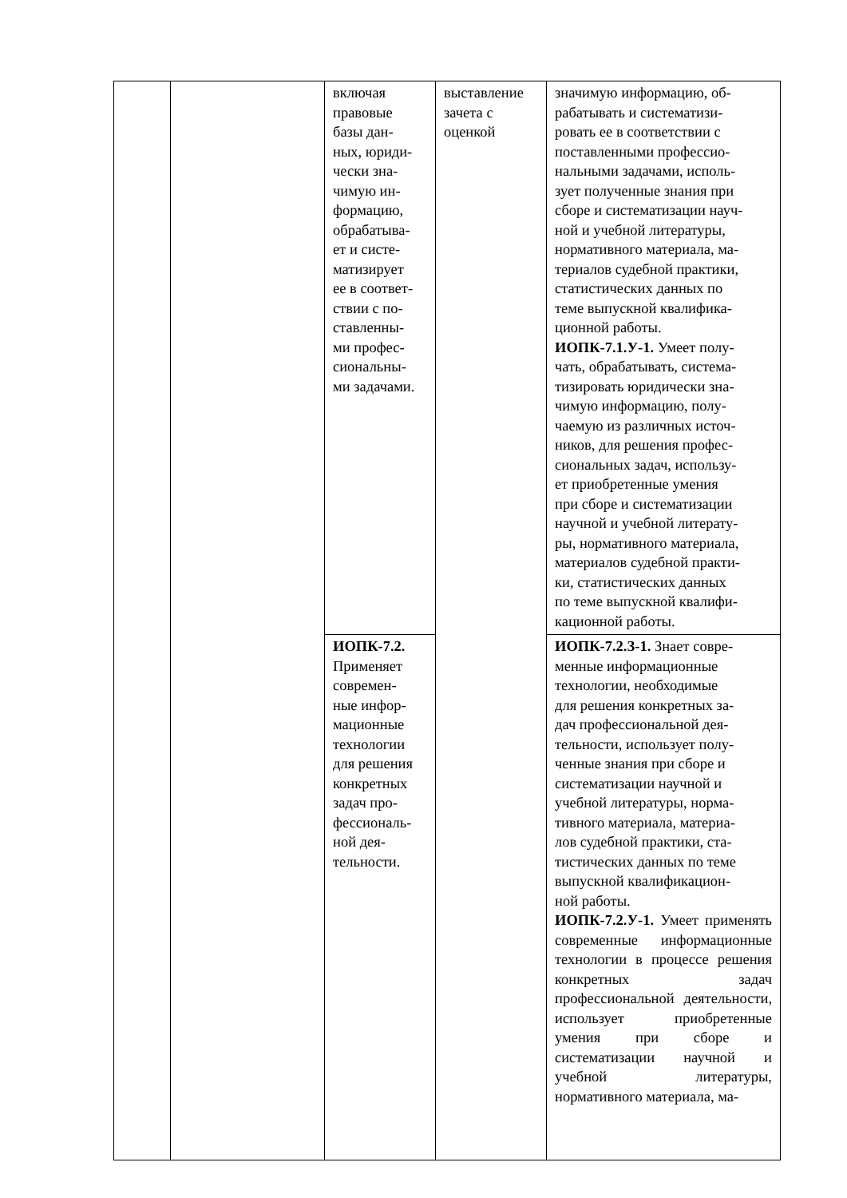| | | включая правовые базы дан- ных, юриди- чески зна- чимую ин- формацию, обрабатыва- ет и систе- матизирует ее в соответ- ствии с по- ставленны- ми профес- сиональны- ми задачами. | выставление зачета с оценкой | значимую информацию, об- рабатывать и систематизи- ровать ее в соответствии с поставленными профессио- нальными задачами, исполь- зует полученные знания при сборе и систематизации науч- ной и учебной литературы, нормативного материала, ма- териалов судебной практики, статистических данных по теме выпускной квалифика- ционной работы. ИОПК-7.1.У-1. Умеет полу- чать, обрабатывать, система- тизировать юридически зна- чимую информацию, полу- чаемую из различных источ- ников, для решения профес- сиональных задач, использу- ет приобретенные умения при сборе и систематизации научной и учебной литерату- ры, нормативного материала, материалов судебной практи- ки, статистических данных по теме выпускной квалифи- кационной работы. |
| | | ИОПК-7.2. Применяет современ- ные инфор- мационные технологии для решения конкретных задач про- фессиональ- ной дея- тельности. | | ИОПК-7.2.З-1. Знает совре- менные информационные технологии, необходимые для решения конкретных за- дач профессиональной дея- тельности, использует полу- ченные знания при сборе и систематизации научной и учебной литературы, норма- тивного материала, материа- лов судебной практики, ста- тистических данных по теме выпускной квалификацион- ной работы. ИОПК-7.2.У-1. Умеет применять современные информационные технологии в процессе решения конкретных задач профессиональной деятельности, использует приобретенные умения при сборе и систематизации научной и учебной литературы, нормативного материала, ма- |